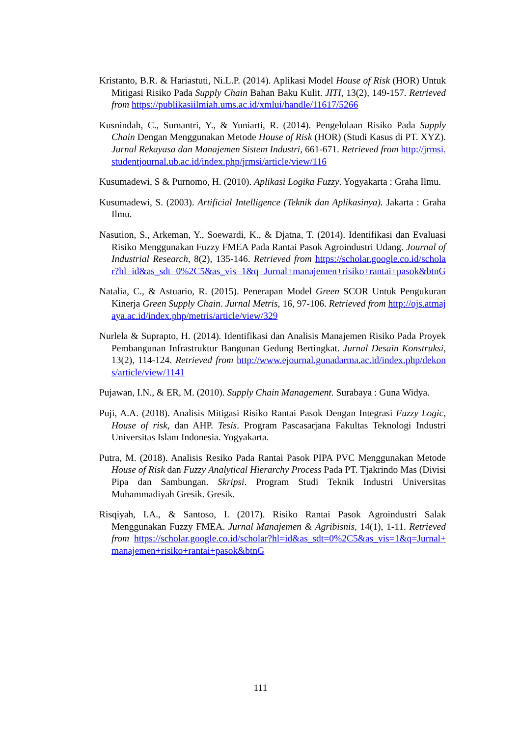Kristanto, B.R. & Hariastuti, Ni.L.P. (2014). Aplikasi Model House of Risk (HOR) Untuk Mitigasi Risiko Pada Supply Chain Bahan Baku Kulit. JITI, 13(2), 149-157. Retrieved from https://publikasiilmiah.ums.ac.id/xmlui/handle/11617/5266
Kusnindah, C., Sumantri, Y., & Yuniarti, R. (2014). Pengelolaan Risiko Pada Supply Chain Dengan Menggunakan Metode House of Risk (HOR) (Studi Kasus di PT. XYZ). Jurnal Rekayasa dan Manajemen Sistem Industri, 661-671. Retrieved from http://jrmsi.studentjournal.ub.ac.id/index.php/jrmsi/article/view/116
Kusumadewi, S & Purnomo, H. (2010). Aplikasi Logika Fuzzy. Yogyakarta : Graha Ilmu.
Kusumadewi, S. (2003). Artificial Intelligence (Teknik dan Aplikasinya). Jakarta : Graha Ilmu.
Nasution, S., Arkeman, Y., Soewardi, K., & Djatna, T. (2014). Identifikasi dan Evaluasi Risiko Menggunakan Fuzzy FMEA Pada Rantai Pasok Agroindustri Udang. Journal of Industrial Research, 8(2), 135-146. Retrieved from https://scholar.google.co.id/scholar?hl=id&as_sdt=0%2C5&as_vis=1&q=Jurnal+manajemen+risiko+rantai+pasok&btnG
Natalia, C., & Astuario, R. (2015). Penerapan Model Green SCOR Untuk Pengukuran Kinerja Green Supply Chain. Jurnal Metris, 16, 97-106. Retrieved from http://ojs.atmajaya.ac.id/index.php/metris/article/view/329
Nurlela & Suprapto, H. (2014). Identifikasi dan Analisis Manajemen Risiko Pada Proyek Pembangunan Infrastruktur Bangunan Gedung Bertingkat. Jurnal Desain Konstruksi, 13(2), 114-124. Retrieved from http://www.ejournal.gunadarma.ac.id/index.php/dekons/article/view/1141
Pujawan, I.N., & ER, M. (2010). Supply Chain Management. Surabaya : Guna Widya.
Puji, A.A. (2018). Analisis Mitigasi Risiko Rantai Pasok Dengan Integrasi Fuzzy Logic, House of risk, dan AHP. Tesis. Program Pascasarjana Fakultas Teknologi Industri Universitas Islam Indonesia. Yogyakarta.
Putra, M. (2018). Analisis Resiko Pada Rantai Pasok PIPA PVC Menggunakan Metode House of Risk dan Fuzzy Analytical Hierarchy Process Pada PT. Tjakrindo Mas (Divisi Pipa dan Sambungan. Skripsi. Program Studi Teknik Industri Universitas Muhammadiyah Gresik. Gresik.
Risqiyah, I.A., & Santoso, I. (2017). Risiko Rantai Pasok Agroindustri Salak Menggunakan Fuzzy FMEA. Jurnal Manajemen & Agribisnis, 14(1), 1-11. Retrieved from https://scholar.google.co.id/scholar?hl=id&as_sdt=0%2C5&as_vis=1&q=Jurnal+manajemen+risiko+rantai+pasok&btnG
111